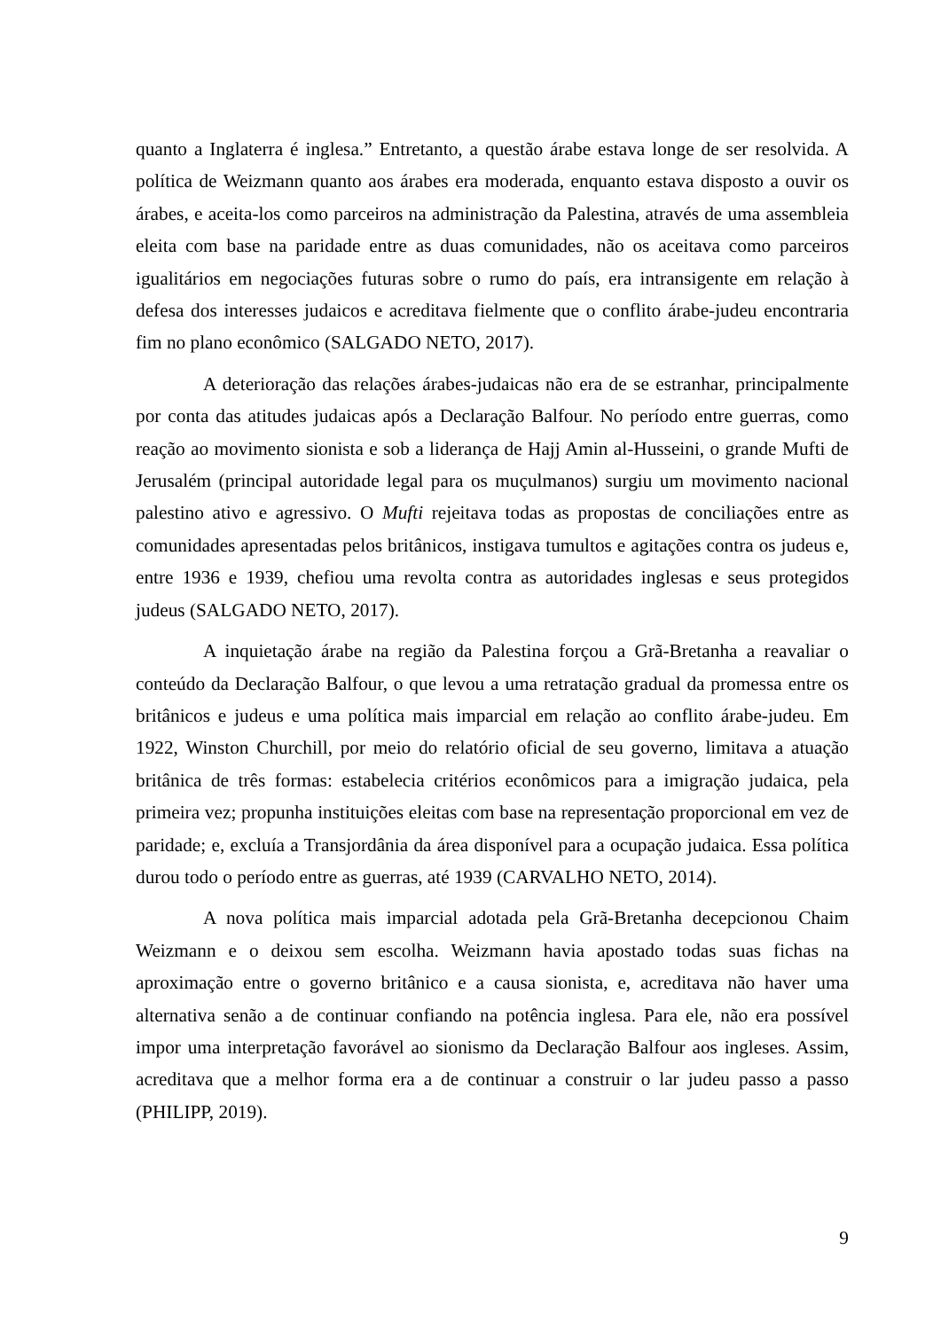quanto a Inglaterra é inglesa.” Entretanto, a questão árabe estava longe de ser resolvida. A política de Weizmann quanto aos árabes era moderada, enquanto estava disposto a ouvir os árabes, e aceita-los como parceiros na administração da Palestina, através de uma assembleia eleita com base na paridade entre as duas comunidades, não os aceitava como parceiros igualitários em negociações futuras sobre o rumo do país, era intransigente em relação à defesa dos interesses judaicos e acreditava fielmente que o conflito árabe-judeu encontraria fim no plano econômico (SALGADO NETO, 2017).
A deterioração das relações árabes-judaicas não era de se estranhar, principalmente por conta das atitudes judaicas após a Declaração Balfour. No período entre guerras, como reação ao movimento sionista e sob a liderança de Hajj Amin al-Husseini, o grande Mufti de Jerusalém (principal autoridade legal para os muçulmanos) surgiu um movimento nacional palestino ativo e agressivo. O Mufti rejeitava todas as propostas de conciliações entre as comunidades apresentadas pelos britânicos, instigava tumultos e agitações contra os judeus e, entre 1936 e 1939, chefiou uma revolta contra as autoridades inglesas e seus protegidos judeus (SALGADO NETO, 2017).
A inquietação árabe na região da Palestina forçou a Grã-Bretanha a reavaliar o conteúdo da Declaração Balfour, o que levou a uma retratação gradual da promessa entre os britânicos e judeus e uma política mais imparcial em relação ao conflito árabe-judeu. Em 1922, Winston Churchill, por meio do relatório oficial de seu governo, limitava a atuação britânica de três formas: estabelecia critérios econômicos para a imigração judaica, pela primeira vez; propunha instituições eleitas com base na representação proporcional em vez de paridade; e, excluía a Transjordânia da área disponível para a ocupação judaica. Essa política durou todo o período entre as guerras, até 1939 (CARVALHO NETO, 2014).
A nova política mais imparcial adotada pela Grã-Bretanha decepcionou Chaim Weizmann e o deixou sem escolha. Weizmann havia apostado todas suas fichas na aproximação entre o governo britânico e a causa sionista, e, acreditava não haver uma alternativa senão a de continuar confiando na potência inglesa. Para ele, não era possível impor uma interpretação favorável ao sionismo da Declaração Balfour aos ingleses. Assim, acreditava que a melhor forma era a de continuar a construir o lar judeu passo a passo (PHILIPP, 2019).
9